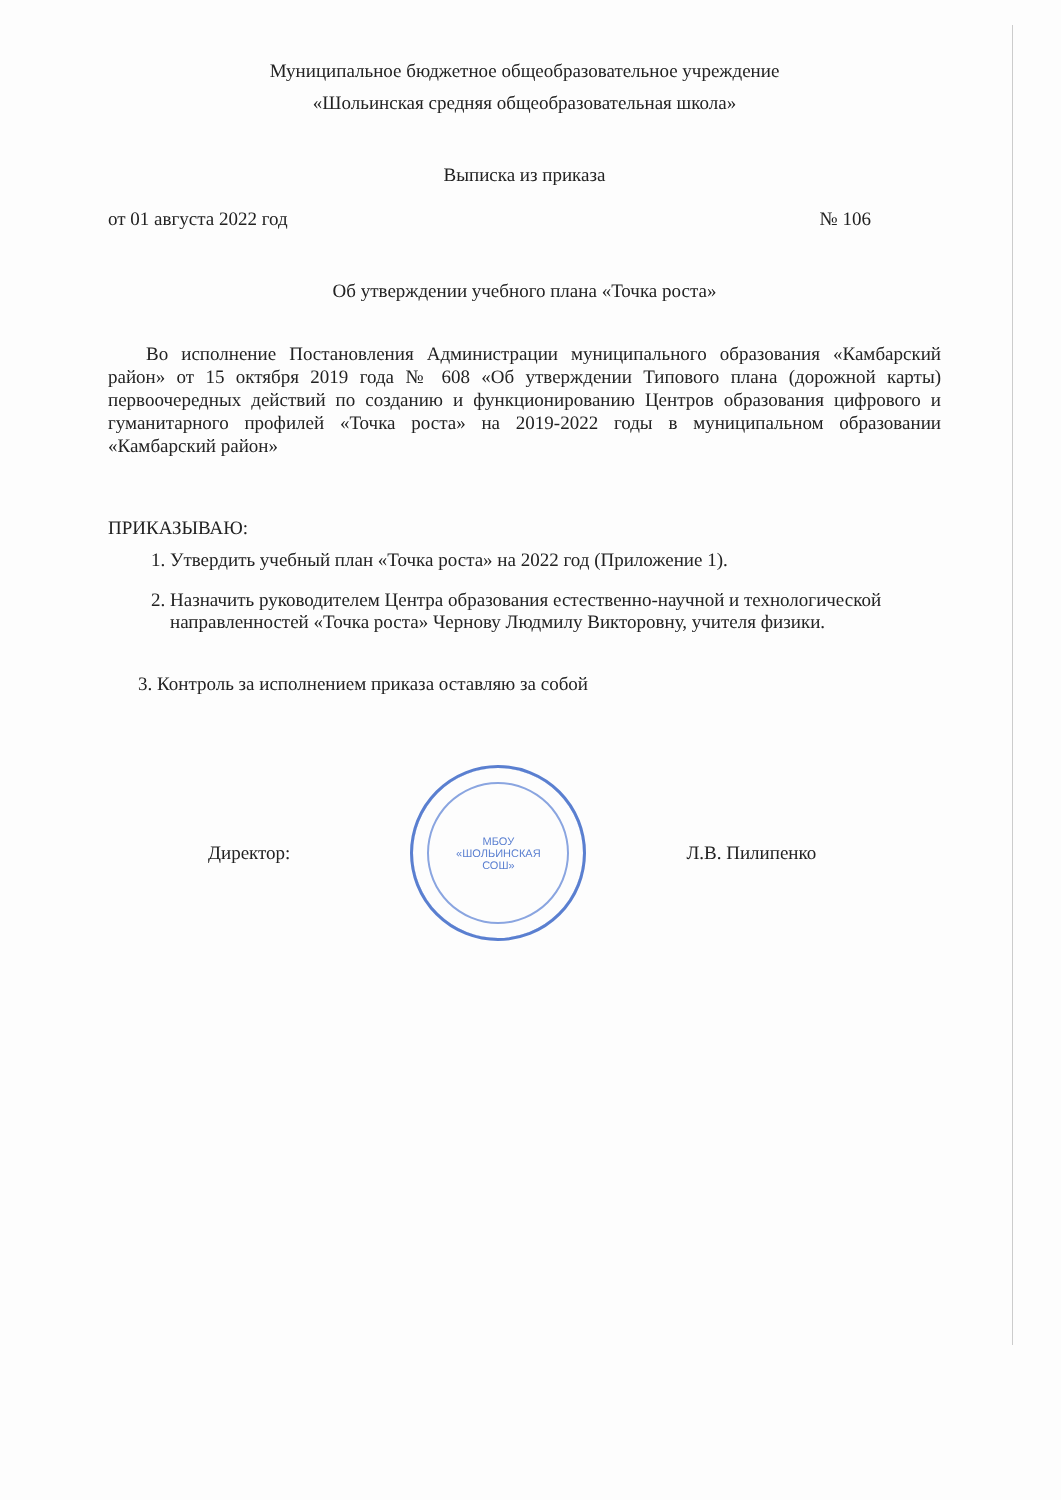Муниципальное бюджетное общеобразовательное учреждение
«Шольинская средняя общеобразовательная школа»
Выписка из приказа
от 01 августа 2022 год № 106
Об утверждении учебного плана «Точка роста»
Во исполнение Постановления Администрации муниципального образования «Камбарский район» от 15 октября 2019 года № 608 «Об утверждении Типового плана (дорожной карты) первоочередных действий по созданию и функционированию Центров образования цифрового и гуманитарного профилей «Точка роста» на 2019-2022 годы в муниципальном образовании «Камбарский район»
ПРИКАЗЫВАЮ:
1. Утвердить учебный план «Точка роста» на 2022 год (Приложение 1).
2. Назначить руководителем Центра образования естественно-научной и технологической направленностей «Точка роста» Чернову Людмилу Викторовну, учителя физики.
3. Контроль за исполнением приказа оставляю за собой
Директор:
МБОУ
«ШОЛЬИНСКАЯ
СОШ»
Л.В. Пилипенко